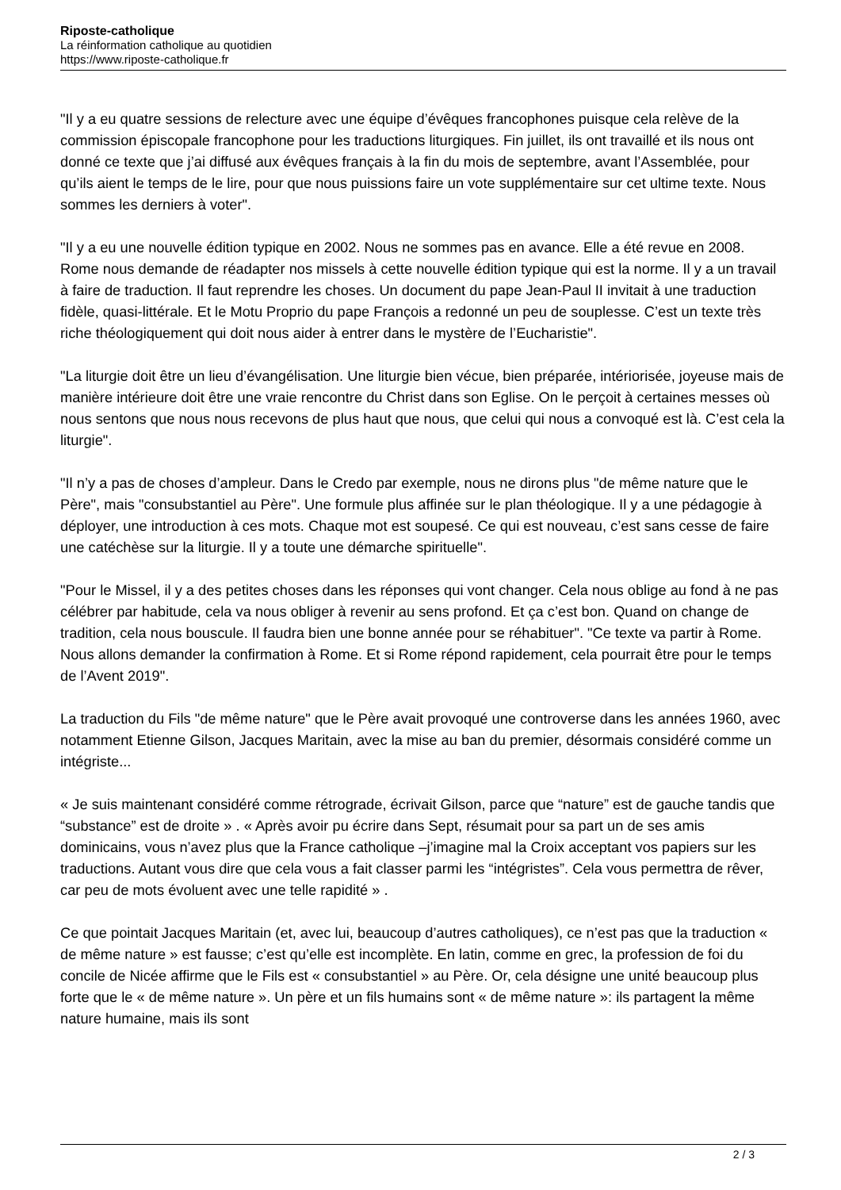Riposte-catholique
La réinformation catholique au quotidien
https://www.riposte-catholique.fr
"Il y a eu quatre sessions de relecture avec une équipe d’évêques francophones puisque cela relève de la commission épiscopale francophone pour les traductions liturgiques. Fin juillet, ils ont travaillé et ils nous ont donné ce texte que j’ai diffusé aux évêques français à la fin du mois de septembre, avant l’Assemblée, pour qu’ils aient le temps de le lire, pour que nous puissions faire un vote supplémentaire sur cet ultime texte. Nous sommes les derniers à voter".
"Il y a eu une nouvelle édition typique en 2002. Nous ne sommes pas en avance. Elle a été revue en 2008. Rome nous demande de réadapter nos missels à cette nouvelle édition typique qui est la norme. Il y a un travail à faire de traduction. Il faut reprendre les choses. Un document du pape Jean-Paul II invitait à une traduction fidèle, quasi-littérale. Et le Motu Proprio du pape François a redonné un peu de souplesse. C’est un texte très riche théologiquement qui doit nous aider à entrer dans le mystère de l’Eucharistie".
"La liturgie doit être un lieu d’évangélisation. Une liturgie bien vécue, bien préparée, intériorisée, joyeuse mais de manière intérieure doit être une vraie rencontre du Christ dans son Eglise. On le perçoit à certaines messes où nous sentons que nous nous recevons de plus haut que nous, que celui qui nous a convoqué est là. C’est cela la liturgie".
"Il n’y a pas de choses d’ampleur. Dans le Credo par exemple, nous ne dirons plus "de même nature que le Père", mais "consubstantiel au Père". Une formule plus affinée sur le plan théologique. Il y a une pédagogie à déployer, une introduction à ces mots. Chaque mot est soupesé. Ce qui est nouveau, c’est sans cesse de faire une catéchèse sur la liturgie. Il y a toute une démarche spirituelle".
"Pour le Missel, il y a des petites choses dans les réponses qui vont changer. Cela nous oblige au fond à ne pas célébrer par habitude, cela va nous obliger à revenir au sens profond. Et ça c’est bon. Quand on change de tradition, cela nous bouscule. Il faudra bien une bonne année pour se réhabituer". "Ce texte va partir à Rome. Nous allons demander la confirmation à Rome. Et si Rome répond rapidement, cela pourrait être pour le temps de l’Avent 2019".
La traduction du Fils "de même nature" que le Père avait provoqué une controverse dans les années 1960, avec notamment Etienne Gilson, Jacques Maritain, avec la mise au ban du premier, désormais considéré comme un intégriste...
« Je suis maintenant considéré comme rétrograde, écrivait Gilson, parce que “nature” est de gauche tandis que “substance” est de droite » . « Après avoir pu écrire dans Sept, résumait pour sa part un de ses amis dominicains, vous n’avez plus que la France catholique –j’imagine mal la Croix acceptant vos papiers sur les traductions. Autant vous dire que cela vous a fait classer parmi les “intégristes”. Cela vous permettra de rêver, car peu de mots évoluent avec une telle rapidité » .
Ce que pointait Jacques Maritain (et, avec lui, beaucoup d’autres catholiques), ce n’est pas que la traduction « de même nature » est fausse; c’est qu’elle est incomplète. En latin, comme en grec, la profession de foi du concile de Nicée affirme que le Fils est « consubstantiel » au Père. Or, cela désigne une unité beaucoup plus forte que le « de même nature ». Un père et un fils humains sont « de même nature »: ils partagent la même nature humaine, mais ils sont
2 / 3